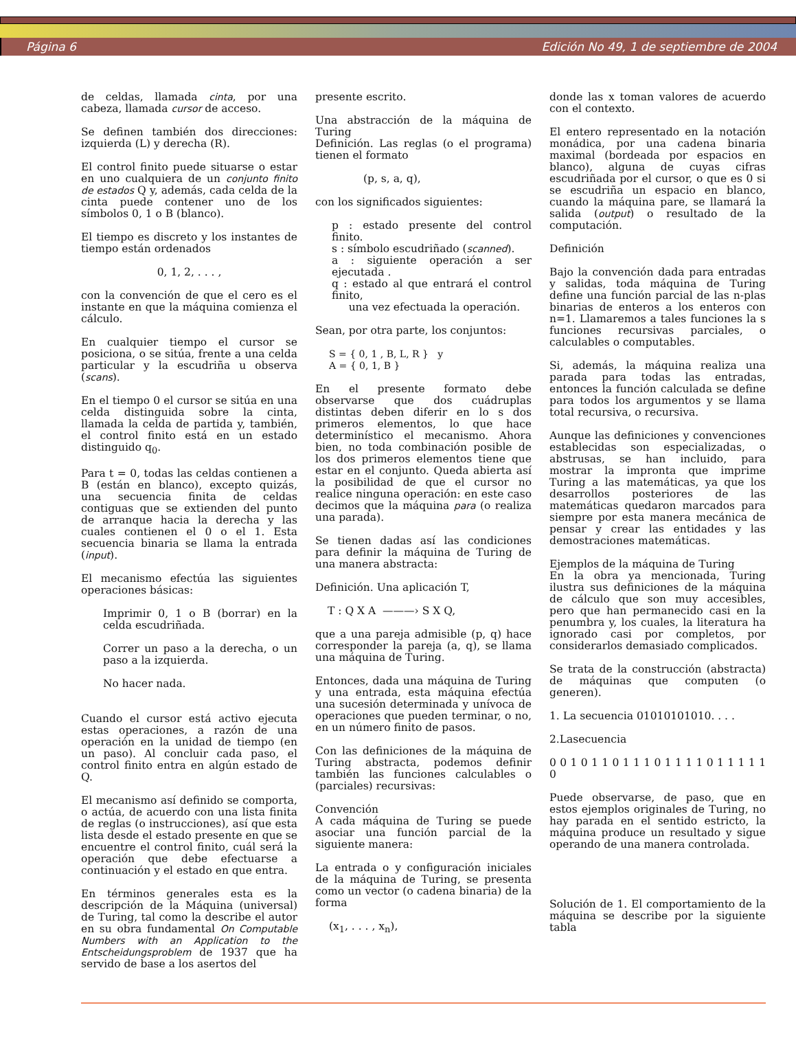Página 6 Edición No 49, 1 de septiembre de 2004
de celdas, llamada cinta, por una cabeza, llamada cursor de acceso.
Se definen también dos direcciones: izquierda (L) y derecha (R).
El control finito puede situarse o estar en uno cualquiera de un conjunto finito de estados Q y, además, cada celda de la cinta puede contener uno de los símbolos 0, 1 o B (blanco).
El tiempo es discreto y los instantes de tiempo están ordenados
0, 1, 2, . . . ,
con la convención de que el cero es el instante en que la máquina comienza el cálculo.
En cualquier tiempo el cursor se posiciona, o se sitúa, frente a una celda particular y la escudriña u observa (scans).
En el tiempo 0 el cursor se sitúa en una celda distinguida sobre la cinta, llamada la celda de partida y, también, el control finito está en un estado distinguido q<sub>0</sub>.
Para t = 0, todas las celdas contienen a B (están en blanco), excepto quizás, una secuencia finita de celdas contiguas que se extienden del punto de arranque hacia la derecha y las cuales contienen el 0 o el 1. Esta secuencia binaria se llama la entrada (input).
El mecanismo efectúa las siguientes operaciones básicas:
Imprimir 0, 1 o B (borrar) en la celda escudriñada.
Correr un paso a la derecha, o un paso a la izquierda.
No hacer nada.
Cuando el cursor está activo ejecuta estas operaciones, a razón de una operación en la unidad de tiempo (en un paso). Al concluir cada paso, el control finito entra en algún estado de Q.
El mecanismo así definido se comporta, o actúa, de acuerdo con una lista finita de reglas (o instrucciones), así que esta lista desde el estado presente en que se encuentre el control finito, cuál será la operación que debe efectuarse a continuación y el estado en que entra.
En términos generales esta es la descripción de la Máquina (universal) de Turing, tal como la describe el autor en su obra fundamental On Computable Numbers with an Application to the Entscheidungsproblem de 1937 que ha servido de base a los asertos del
presente escrito.
Una abstracción de la máquina de Turing
Definición. Las reglas (o el programa) tienen el formato
(p, s, a, q),
con los significados siguientes:
p : estado presente del control finito.
s : símbolo escudriñado (scanned).
a : siguiente operación a ser ejecutada .
q : estado al que entrará el control finito,
una vez efectuada la operación.
Sean, por otra parte, los conjuntos:
S = { 0, 1 , B, L, R } y
A = { 0, 1, B }
En el presente formato debe observarse que dos cuádruplas distintas deben diferir en lo s dos primeros elementos, lo que hace determinístico el mecanismo. Ahora bien, no toda combinación posible de los dos primeros elementos tiene que estar en el conjunto. Queda abierta así la posibilidad de que el cursor no realice ninguna operación: en este caso decimos que la máquina para (o realiza una parada).
Se tienen dadas así las condiciones para definir la máquina de Turing de una manera abstracta:
Definición. Una aplicación T,
T : Q X A ———› S X Q,
que a una pareja admisible (p, q) hace corresponder la pareja (a, q), se llama una máquina de Turing.
Entonces, dada una máquina de Turing y una entrada, esta máquina efectúa una sucesión determinada y unívoca de operaciones que pueden terminar, o no, en un número finito de pasos.
Con las definiciones de la máquina de Turing abstracta, podemos definir también las funciones calculables o (parciales) recursivas:
Convención
A cada máquina de Turing se puede asociar una función parcial de la siguiente manera:
La entrada o y configuración iniciales de la máquina de Turing, se presenta como un vector (o cadena binaria) de la forma
(x<sub>1</sub>, . . . , x<sub>n</sub>),
donde las x toman valores de acuerdo con el contexto.
El entero representado en la notación monádica, por una cadena binaria maximal (bordeada por espacios en blanco), alguna de cuyas cifras escudriñada por el cursor, o que es 0 si se escudriña un espacio en blanco, cuando la máquina pare, se llamará la salida (output) o resultado de la computación.
Definición
Bajo la convención dada para entradas y salidas, toda máquina de Turing define una función parcial de las n-plas binarias de enteros a los enteros con n=1. Llamaremos a tales funciones la s funciones recursivas parciales, o calculables o computables.
Si, además, la máquina realiza una parada para todas las entradas, entonces la función calculada se define para todos los argumentos y se llama total recursiva, o recursiva.
Aunque las definiciones y convenciones establecidas son especializadas, o abstrusas, se han incluido, para mostrar la impronta que imprime Turing a las matemáticas, ya que los desarrollos posteriores de las matemáticas quedaron marcados para siempre por esta manera mecánica de pensar y crear las entidades y las demostraciones matemáticas.
Ejemplos de la máquina de Turing
En la obra ya mencionada, Turing ilustra sus definiciones de la máquina de cálculo que son muy accesibles, pero que han permanecido casi en la penumbra y, los cuales, la literatura ha ignorado casi por completos, por considerarlos demasiado complicados.
Se trata de la construcción (abstracta) de máquinas que computen (o generen).
1. La secuencia 01010101010. . . .
2.Lasecuencia
0 0 1 0 1 1 0 1 1 1 0 1 1 1 1 0 1 1 1 1 1 0
Puede observarse, de paso, que en estos ejemplos originales de Turing, no hay parada en el sentido estricto, la máquina produce un resultado y sigue operando de una manera controlada.
Solución de 1. El comportamiento de la máquina se describe por la siguiente tabla